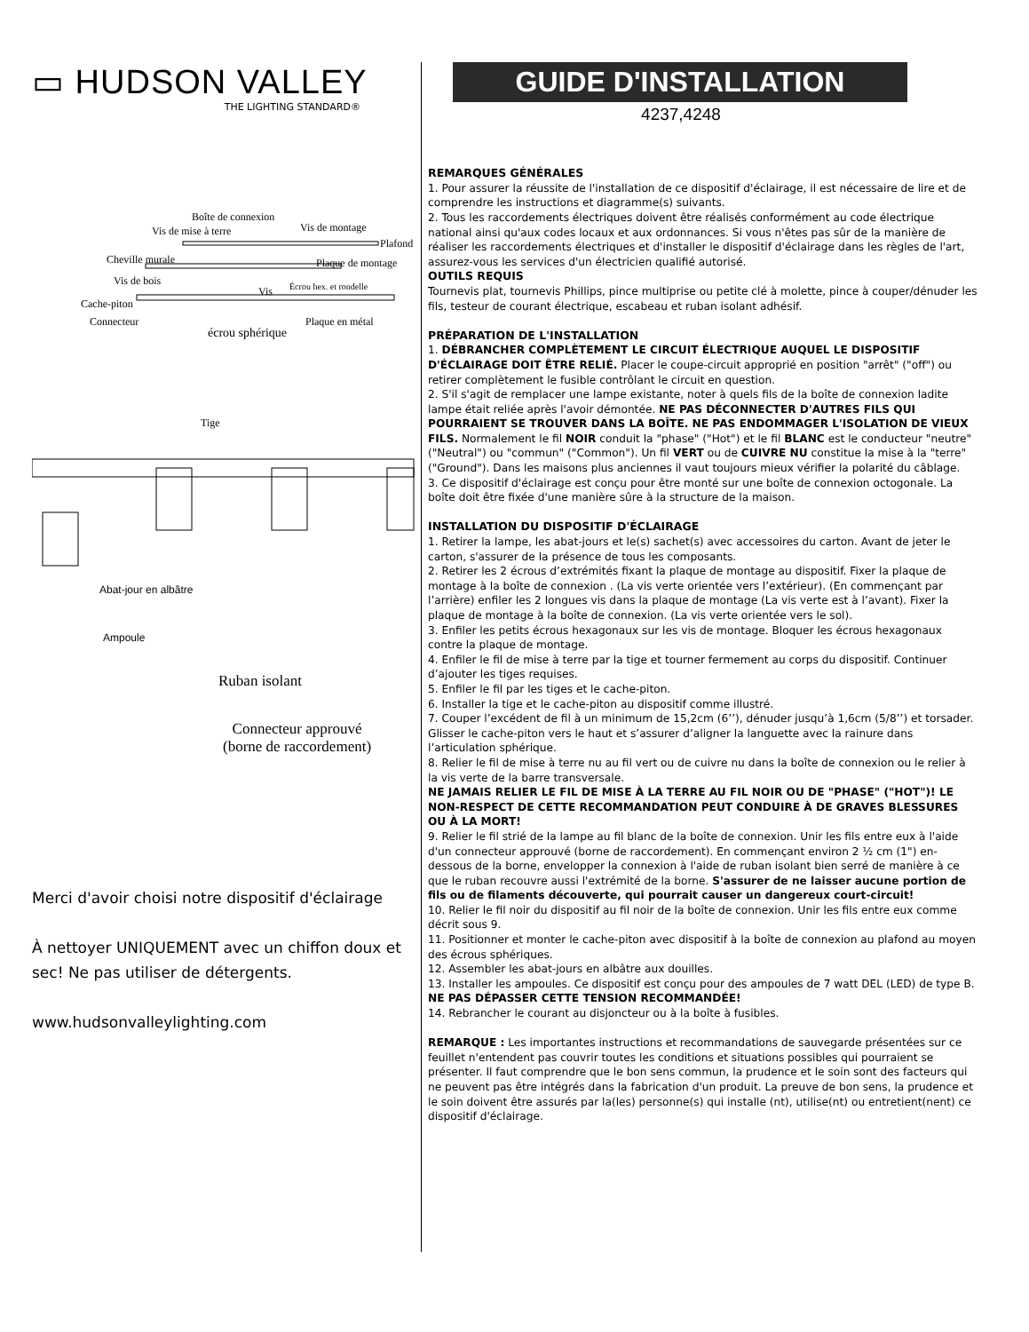▭ HUDSON VALLEY
THE LIGHTING STANDARD®
Boîte de connexion
Vis de mise à terre Vis de montage
Plafond
Cheville murale Plaque de montage
Vis de bois
Vis Écrou hex. et rondelle
Cache-piton
Connecteur
écrou sphérique
Plaque en métal
Tige
Abat-jour en albâtre
Ampoule
Ruban isolant
Connecteur approuvé
(borne de raccordement)
Merci d'avoir choisi notre dispositif d'éclairage
À nettoyer UNIQUEMENT avec un chiffon doux et sec! Ne pas utiliser de détergents.
www.hudsonvalleylighting.com
GUIDE D'INSTALLATION
4237,4248
REMARQUES GÉNÉRALES
1. Pour assurer la réussite de l'installation de ce dispositif d'éclairage, il est nécessaire de lire et de comprendre les instructions et diagramme(s) suivants.
2. Tous les raccordements électriques doivent être réalisés conformément au code électrique national ainsi qu'aux codes locaux et aux ordonnances. Si vous n'êtes pas sûr de la manière de réaliser les raccordements électriques et d'installer le dispositif d'éclairage dans les règles de l'art, assurez-vous les services d'un électricien qualifié autorisé.
OUTILS REQUIS
Tournevis plat, tournevis Phillips, pince multiprise ou petite clé à molette, pince à couper/dénuder les fils, testeur de courant électrique, escabeau et ruban isolant adhésif.
PRÉPARATION DE L'INSTALLATION
1. DÉBRANCHER COMPLÈTEMENT LE CIRCUIT ÉLECTRIQUE AUQUEL LE DISPOSITIF D'ÉCLAIRAGE DOIT ÊTRE RELIÉ. Placer le coupe-circuit approprié en position "arrêt" ("off") ou retirer complètement le fusible contrôlant le circuit en question.
2. S'il s'agit de remplacer une lampe existante, noter à quels fils de la boîte de connexion ladite lampe était reliée après l'avoir démontée. NE PAS DÉCONNECTER D'AUTRES FILS QUI POURRAIENT SE TROUVER DANS LA BOÎTE. NE PAS ENDOMMAGER L'ISOLATION DE VIEUX FILS. Normalement le fil NOIR conduit la "phase" ("Hot") et le fil BLANC est le conducteur "neutre" ("Neutral") ou "commun" ("Common"). Un fil VERT ou de CUIVRE NU constitue la mise à la "terre" ("Ground"). Dans les maisons plus anciennes il vaut toujours mieux vérifier la polarité du câblage.
3. Ce dispositif d'éclairage est conçu pour être monté sur une boîte de connexion octogonale. La boîte doit être fixée d'une manière sûre à la structure de la maison.
INSTALLATION DU DISPOSITIF D'ÉCLAIRAGE
1. Retirer la lampe, les abat-jours et le(s) sachet(s) avec accessoires du carton. Avant de jeter le carton, s'assurer de la présence de tous les composants.
2. Retirer les 2 écrous d’extrémités fixant la plaque de montage au dispositif. Fixer la plaque de montage à la boîte de connexion . (La vis verte orientée vers l’extérieur). (En commençant par l’arrière) enfiler les 2 longues vis dans la plaque de montage (La vis verte est à l’avant). Fixer la plaque de montage à la boîte de connexion. (La vis verte orientée vers le sol).
3. Enfiler les petits écrous hexagonaux sur les vis de montage. Bloquer les écrous hexagonaux contre la plaque de montage.
4. Enfiler le fil de mise à terre par la tige et tourner fermement au corps du dispositif. Continuer d’ajouter les tiges requises.
5. Enfiler le fil par les tiges et le cache-piton.
6. Installer la tige et le cache-piton au dispositif comme illustré.
7. Couper l’excédent de fil à un minimum de 15,2cm (6’’), dénuder jusqu’à 1,6cm (5/8’’) et torsader. Glisser le cache-piton vers le haut et s’assurer d’aligner la languette avec la rainure dans l’articulation sphérique.
8. Relier le fil de mise à terre nu au fil vert ou de cuivre nu dans la boîte de connexion ou le relier à la vis verte de la barre transversale.
NE JAMAIS RELIER LE FIL DE MISE À LA TERRE AU FIL NOIR OU DE "PHASE" ("HOT")! LE NON-RESPECT DE CETTE RECOMMANDATION PEUT CONDUIRE À DE GRAVES BLESSURES OU À LA MORT!
9. Relier le fil strié de la lampe au fil blanc de la boîte de connexion. Unir les fils entre eux à l'aide d'un connecteur approuvé (borne de raccordement). En commençant environ 2 ½ cm (1") en-dessous de la borne, envelopper la connexion à l'aide de ruban isolant bien serré de manière à ce que le ruban recouvre aussi l'extrémité de la borne. S'assurer de ne laisser aucune portion de fils ou de filaments découverte, qui pourrait causer un dangereux court-circuit!
10. Relier le fil noir du dispositif au fil noir de la boîte de connexion. Unir les fils entre eux comme décrit sous 9.
11. Positionner et monter le cache-piton avec dispositif à la boîte de connexion au plafond au moyen des écrous sphériques.
12. Assembler les abat-jours en albâtre aux douilles.
13. Installer les ampoules. Ce dispositif est conçu pour des ampoules de 7 watt DEL (LED) de type B. NE PAS DÉPASSER CETTE TENSION RECOMMANDÉE!
14. Rebrancher le courant au disjoncteur ou à la boîte à fusibles.
REMARQUE : Les importantes instructions et recommandations de sauvegarde présentées sur ce feuillet n'entendent pas couvrir toutes les conditions et situations possibles qui pourraient se présenter. Il faut comprendre que le bon sens commun, la prudence et le soin sont des facteurs qui ne peuvent pas être intégrés dans la fabrication d'un produit. La preuve de bon sens, la prudence et le soin doivent être assurés par la(les) personne(s) qui installe (nt), utilise(nt) ou entretient(nent) ce dispositif d'éclairage.